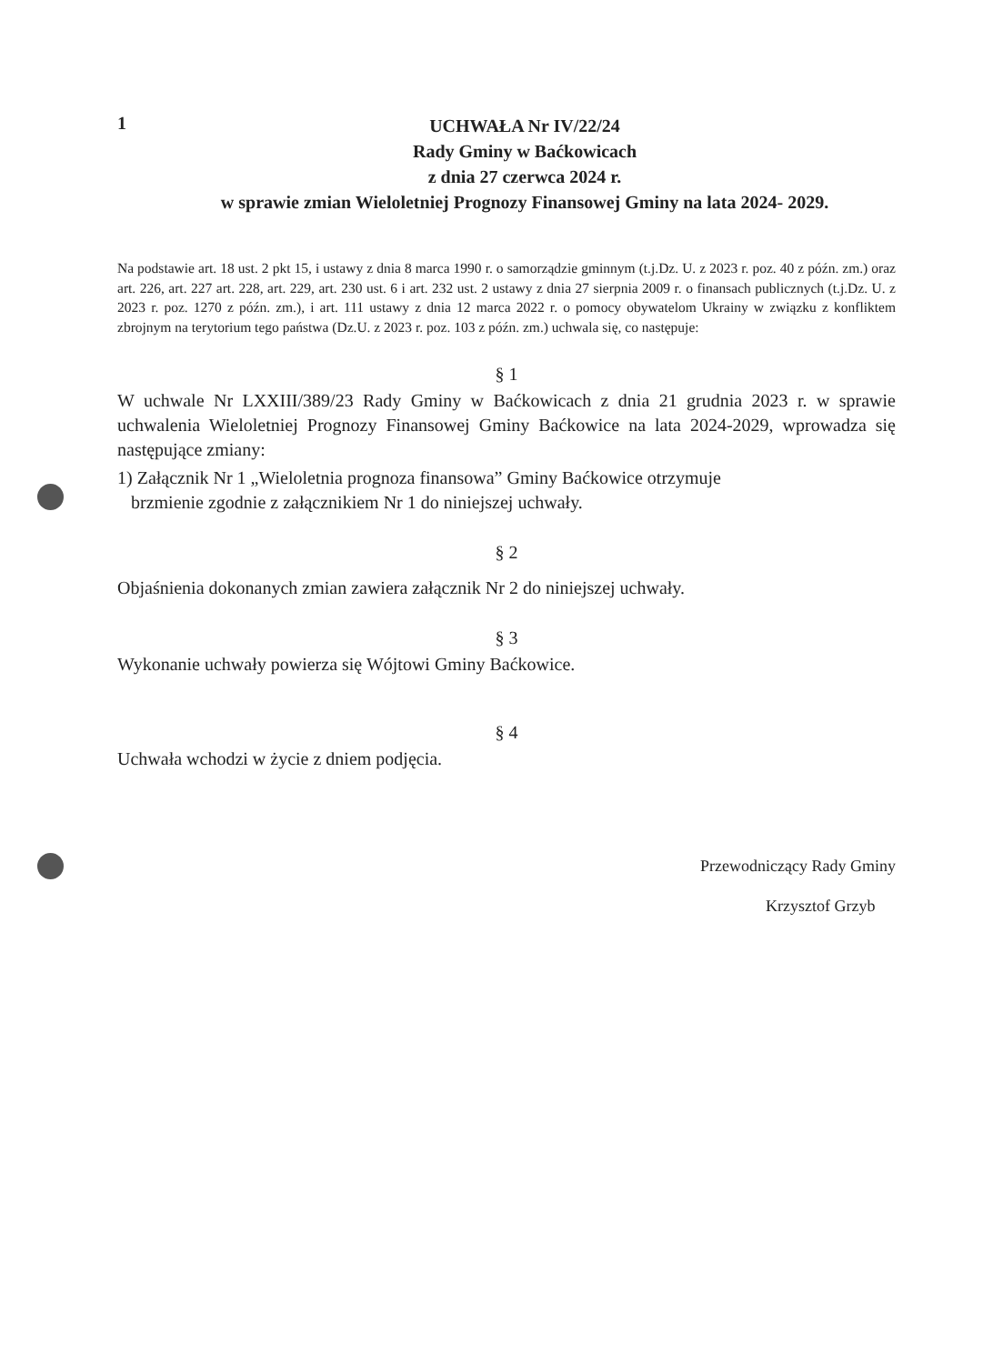1
UCHWAŁA Nr IV/22/24
Rady Gminy w Baćkowicach
z dnia 27 czerwca 2024 r.
w sprawie zmian Wieloletniej Prognozy Finansowej Gminy na lata 2024- 2029.
Na podstawie art. 18 ust. 2 pkt 15, i ustawy z dnia 8 marca 1990 r. o samorządzie gminnym (t.j.Dz. U. z 2023 r. poz. 40 z późn. zm.) oraz art. 226, art. 227 art. 228, art. 229, art. 230 ust. 6 i art. 232 ust. 2 ustawy z dnia 27 sierpnia 2009 r. o finansach publicznych (t.j.Dz. U. z 2023 r. poz. 1270 z późn. zm.), i art. 111 ustawy z dnia 12 marca 2022 r. o pomocy obywatelom Ukrainy w związku z konfliktem zbrojnym na terytorium tego państwa (Dz.U. z 2023 r. poz. 103 z późn. zm.) uchwala się, co następuje:
§ 1
W uchwale Nr LXXIII/389/23 Rady Gminy w Baćkowicach z dnia 21 grudnia 2023 r. w sprawie uchwalenia Wieloletniej Prognozy Finansowej Gminy Baćkowice na lata 2024-2029, wprowadza się następujące zmiany:
1) Załącznik Nr 1 „Wieloletnia prognoza finansowa” Gminy Baćkowice otrzymuje
brzmienie zgodnie z załącznikiem Nr 1 do niniejszej uchwały.
§ 2
Objaśnienia dokonanych zmian zawiera załącznik Nr 2 do niniejszej uchwały.
§ 3
Wykonanie uchwały powierza się Wójtowi Gminy Baćkowice.
§ 4
Uchwała wchodzi w życie z dniem podjęcia.
Przewodniczący Rady Gminy
Krzysztof Grzyb